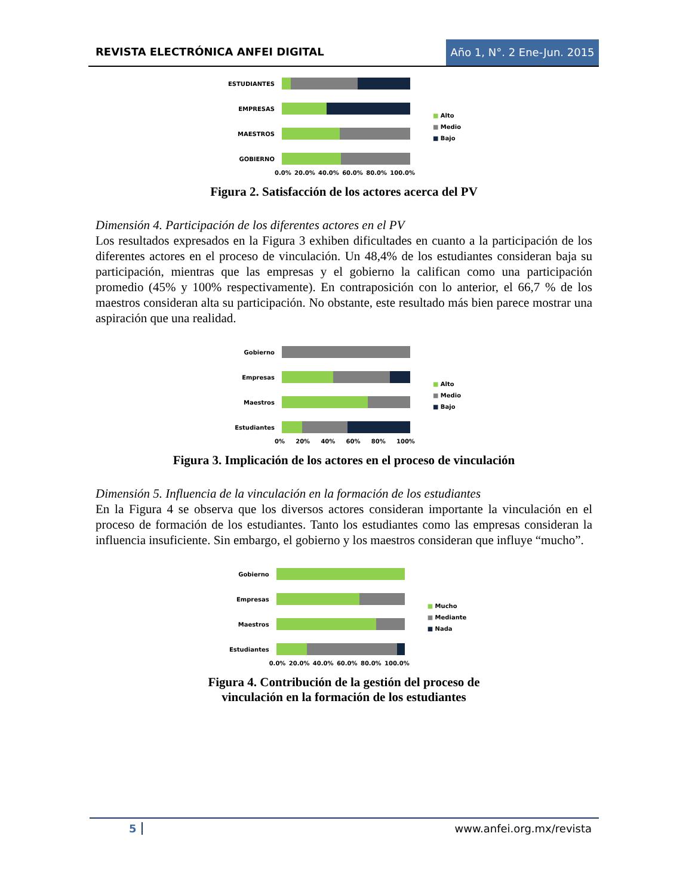REVISTA ELECTRÓNICA ANFEI DIGITAL Año 1, N°. 2 Ene-Jun. 2015
ESTUDIANTES
EMPRESAS
MAESTROS
GOBIERNO
0.0% 20.0% 40.0% 60.0% 80.0% 100.0%
■ Alto
■ Medio
■ Bajo
Figura 2. Satisfacción de los actores acerca del PV
Dimensión 4. Participación de los diferentes actores en el PV
Los resultados expresados en la Figura 3 exhiben dificultades en cuanto a la participación de los diferentes actores en el proceso de vinculación. Un 48,4% de los estudiantes consideran baja su participación, mientras que las empresas y el gobierno la califican como una participación promedio (45% y 100% respectivamente). En contraposición con lo anterior, el 66,7 % de los maestros consideran alta su participación. No obstante, este resultado más bien parece mostrar una aspiración que una realidad.
Gobierno
Empresas
Maestros
Estudiantes
0% 20% 40% 60% 80% 100%
■ Alto
■ Medio
■ Bajo
Figura 3. Implicación de los actores en el proceso de vinculación
Dimensión 5. Influencia de la vinculación en la formación de los estudiantes
En la Figura 4 se observa que los diversos actores consideran importante la vinculación en el proceso de formación de los estudiantes. Tanto los estudiantes como las empresas consideran la influencia insuficiente. Sin embargo, el gobierno y los maestros consideran que influye “mucho”.
Gobierno
Empresas
Maestros
Estudiantes
0.0% 20.0% 40.0% 60.0% 80.0% 100.0%
■ Mucho
■ Mediante
■ Nada
Figura 4. Contribución de la gestión del proceso de
vinculación en la formación de los estudiantes
5 www.anfei.org.mx/revista